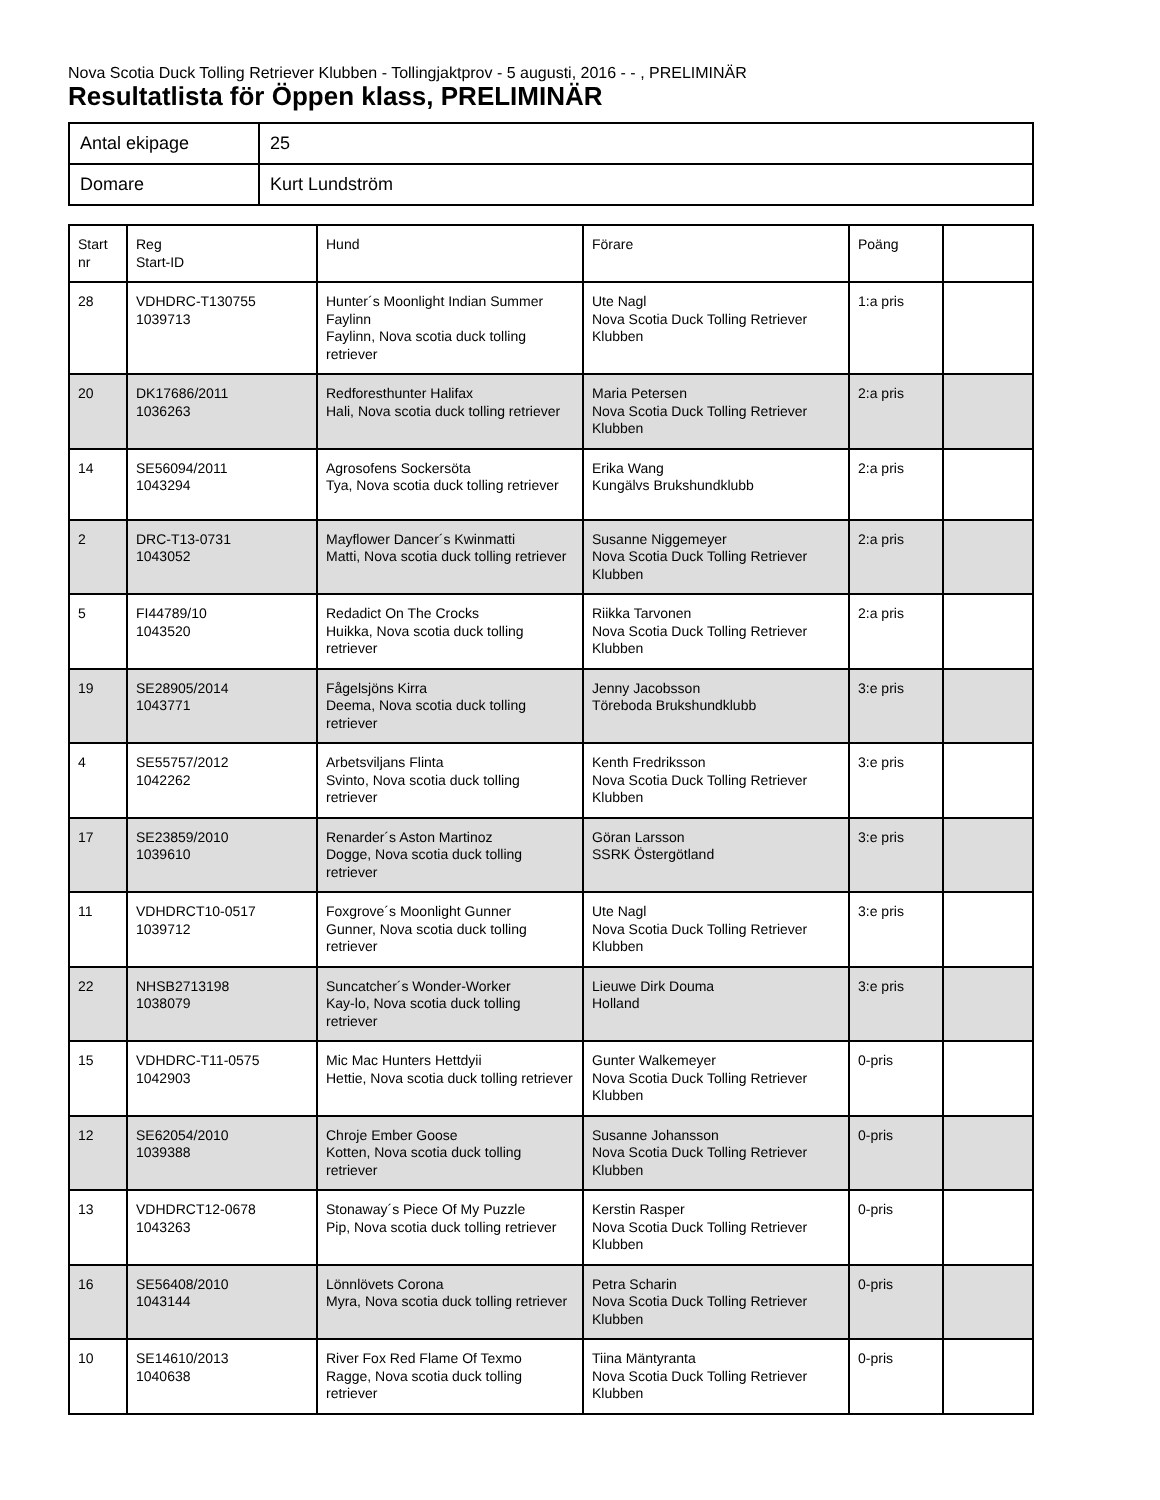Nova Scotia Duck Tolling Retriever Klubben - Tollingjaktprov - 5 augusti, 2016 - - , PRELIMINÄR
Resultatlista för Öppen klass, PRELIMINÄR
| Antal ekipage | 25 |
| Domare | Kurt Lundström |
| Start nr | Reg Start-ID | Hund | Förare | Poäng | |
| --- | --- | --- | --- | --- | --- |
| 28 | VDHDRC-T130755 1039713 | Hunter´s Moonlight Indian Summer Faylinn Faylinn, Nova scotia duck tolling retriever | Ute Nagl Nova Scotia Duck Tolling Retriever Klubben | 1:a pris | |
| 20 | DK17686/2011 1036263 | Redforesthunter Halifax Hali, Nova scotia duck tolling retriever | Maria Petersen Nova Scotia Duck Tolling Retriever Klubben | 2:a pris | |
| 14 | SE56094/2011 1043294 | Agrosofens Sockersöta Tya, Nova scotia duck tolling retriever | Erika Wang Kungälvs Brukshundklubb | 2:a pris | |
| 2 | DRC-T13-0731 1043052 | Mayflower Dancer´s Kwinmatti Matti, Nova scotia duck tolling retriever | Susanne Niggemeyer Nova Scotia Duck Tolling Retriever Klubben | 2:a pris | |
| 5 | FI44789/10 1043520 | Redadict On The Crocks Huikka, Nova scotia duck tolling retriever | Riikka Tarvonen Nova Scotia Duck Tolling Retriever Klubben | 2:a pris | |
| 19 | SE28905/2014 1043771 | Fågelsjöns Kirra Deema, Nova scotia duck tolling retriever | Jenny Jacobsson Töreboda Brukshundklubb | 3:e pris | |
| 4 | SE55757/2012 1042262 | Arbetsviljans Flinta Svinto, Nova scotia duck tolling retriever | Kenth Fredriksson Nova Scotia Duck Tolling Retriever Klubben | 3:e pris | |
| 17 | SE23859/2010 1039610 | Renarder´s Aston Martinoz Dogge, Nova scotia duck tolling retriever | Göran Larsson SSRK Östergötland | 3:e pris | |
| 11 | VDHDRCT10-0517 1039712 | Foxgrove´s Moonlight Gunner Gunner, Nova scotia duck tolling retriever | Ute Nagl Nova Scotia Duck Tolling Retriever Klubben | 3:e pris | |
| 22 | NHSB2713198 1038079 | Suncatcher´s Wonder-Worker Kay-lo, Nova scotia duck tolling retriever | Lieuwe Dirk Douma Holland | 3:e pris | |
| 15 | VDHDRC-T11-0575 1042903 | Mic Mac Hunters Hettdyii Hettie, Nova scotia duck tolling retriever | Gunter Walkemeyer Nova Scotia Duck Tolling Retriever Klubben | 0-pris | |
| 12 | SE62054/2010 1039388 | Chroje Ember Goose Kotten, Nova scotia duck tolling retriever | Susanne Johansson Nova Scotia Duck Tolling Retriever Klubben | 0-pris | |
| 13 | VDHDRCT12-0678 1043263 | Stonaway´s Piece Of My Puzzle Pip, Nova scotia duck tolling retriever | Kerstin Rasper Nova Scotia Duck Tolling Retriever Klubben | 0-pris | |
| 16 | SE56408/2010 1043144 | Lönnlövets Corona Myra, Nova scotia duck tolling retriever | Petra Scharin Nova Scotia Duck Tolling Retriever Klubben | 0-pris | |
| 10 | SE14610/2013 1040638 | River Fox Red Flame Of Texmo Ragge, Nova scotia duck tolling retriever | Tiina Mäntyranta Nova Scotia Duck Tolling Retriever Klubben | 0-pris | |